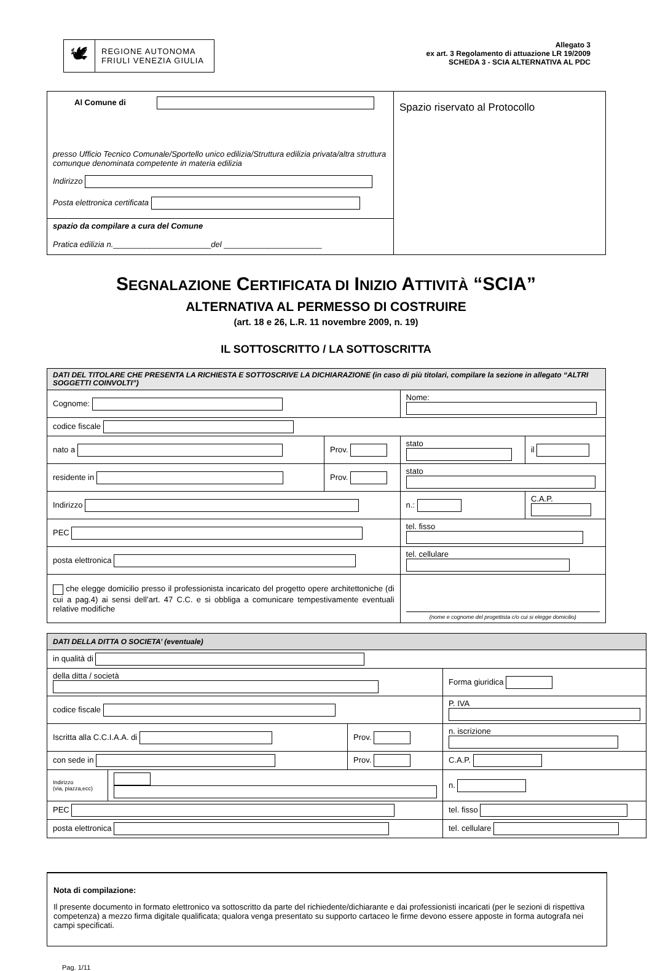🕊
REGIONE AUTONOMA
FRIULI VENEZIA GIULIA
Allegato 3
ex art. 3 Regolamento di attuazione LR 19/2009
SCHEDA 3 - SCIA ALTERNATIVA AL PDC
| Al Comune di presso Ufficio Tecnico Comunale/Sportello unico edilizia/Struttura edilizia privata/altra struttura comunque denominata competente in materia edilizia Indirizzo Posta elettronica certificata | Spazio riservato al Protocollo |
| spazio da compilare a cura del Comune Pratica edilizia n. ______________________ del ______________________ | |
SEGNALAZIONE CERTIFICATA DI INIZIO ATTIVITÀ “SCIA”
ALTERNATIVA AL PERMESSO DI COSTRUIRE
(art. 18 e 26, L.R. 11 novembre 2009, n. 19)
IL SOTTOSCRITTO / LA SOTTOSCRITTA
| DATI DEL TITOLARE CHE PRESENTA LA RICHIESTA E SOTTOSCRIVE LA DICHIARAZIONE (in caso di più titolari, compilare la sezione in allegato “ALTRI SOGGETTI COINVOLTI”) | | | | |
| Cognome: | | Nome: | | |
| codice fiscale | | | | |
| nato a | Prov. | stato | | il |
| residente in | Prov. | stato | | |
| Indirizzo | | n.: | C.A.P. | |
| PEC | | tel. fisso | | |
| posta elettronica | | tel. cellulare | | |
| che elegge domicilio presso il professionista incaricato del progetto opere architettoniche (di cui a pag.4) ai sensi dell’art. 47 C.C. e si obbliga a comunicare tempestivamente eventuali relative modifiche | | (nome e cognome del progettista c/o cui si elegge domicilio) | | |
| DATI DELLA DITTA O SOCIETA’ (eventuale) | | | | |
| in qualità di | | | | |
| della ditta / società | | | | Forma giuridica |
| codice fiscale | | | P. IVA | |
| Iscritta alla C.C.I.A.A. di | | Prov. | n. iscrizione | |
| con sede in | | Prov. | C.A.P. | |
| Indirizzo (via, piazza,ecc) | | | | n. |
| PEC | | | | tel. fisso |
| posta elettronica | | | | tel. cellulare |
Nota di compilazione:
Il presente documento in formato elettronico va sottoscritto da parte del richiedente/dichiarante e dai professionisti incaricati (per le sezioni di rispettiva competenza) a mezzo firma digitale qualificata; qualora venga presentato su supporto cartaceo le firme devono essere apposte in forma autografa nei campi specificati.
Pag. 1/11